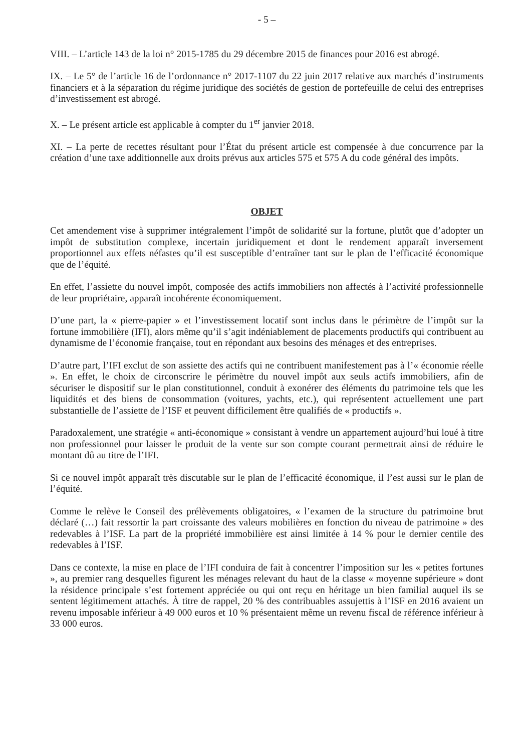- 5 –
VIII. – L’article 143 de la loi n° 2015-1785 du 29 décembre 2015 de finances pour 2016 est abrogé.
IX. – Le 5° de l’article 16 de l’ordonnance n° 2017-1107 du 22 juin 2017 relative aux marchés d’instruments financiers et à la séparation du régime juridique des sociétés de gestion de portefeuille de celui des entreprises d’investissement est abrogé.
X. – Le présent article est applicable à compter du 1<sup>er</sup> janvier 2018.
XI. – La perte de recettes résultant pour l’État du présent article est compensée à due concurrence par la création d’une taxe additionnelle aux droits prévus aux articles 575 et 575 A du code général des impôts.
OBJET
Cet amendement vise à supprimer intégralement l’impôt de solidarité sur la fortune, plutôt que d’adopter un impôt de substitution complexe, incertain juridiquement et dont le rendement apparaît inversement proportionnel aux effets néfastes qu’il est susceptible d’entraîner tant sur le plan de l’efficacité économique que de l’équité.
En effet, l’assiette du nouvel impôt, composée des actifs immobiliers non affectés à l’activité professionnelle de leur propriétaire, apparaît incohérente économiquement.
D’une part, la « pierre-papier » et l’investissement locatif sont inclus dans le périmètre de l’impôt sur la fortune immobilière (IFI), alors même qu’il s’agit indéniablement de placements productifs qui contribuent au dynamisme de l’économie française, tout en répondant aux besoins des ménages et des entreprises.
D’autre part, l’IFI exclut de son assiette des actifs qui ne contribuent manifestement pas à l’« économie réelle ». En effet, le choix de circonscrire le périmètre du nouvel impôt aux seuls actifs immobiliers, afin de sécuriser le dispositif sur le plan constitutionnel, conduit à exonérer des éléments du patrimoine tels que les liquidités et des biens de consommation (voitures, yachts, etc.), qui représentent actuellement une part substantielle de l’assiette de l’ISF et peuvent difficilement être qualifiés de « productifs ».
Paradoxalement, une stratégie « anti-économique » consistant à vendre un appartement aujourd’hui loué à titre non professionnel pour laisser le produit de la vente sur son compte courant permettrait ainsi de réduire le montant dû au titre de l’IFI.
Si ce nouvel impôt apparaît très discutable sur le plan de l’efficacité économique, il l’est aussi sur le plan de l’équité.
Comme le relève le Conseil des prélèvements obligatoires, « l’examen de la structure du patrimoine brut déclaré (…) fait ressortir la part croissante des valeurs mobilières en fonction du niveau de patrimoine » des redevables à l’ISF. La part de la propriété immobilière est ainsi limitée à 14 % pour le dernier centile des redevables à l’ISF.
Dans ce contexte, la mise en place de l’IFI conduira de fait à concentrer l’imposition sur les « petites fortunes », au premier rang desquelles figurent les ménages relevant du haut de la classe « moyenne supérieure » dont la résidence principale s’est fortement appréciée ou qui ont reçu en héritage un bien familial auquel ils se sentent légitimement attachés. À titre de rappel, 20 % des contribuables assujettis à l’ISF en 2016 avaient un revenu imposable inférieur à 49 000 euros et 10 % présentaient même un revenu fiscal de référence inférieur à 33 000 euros.